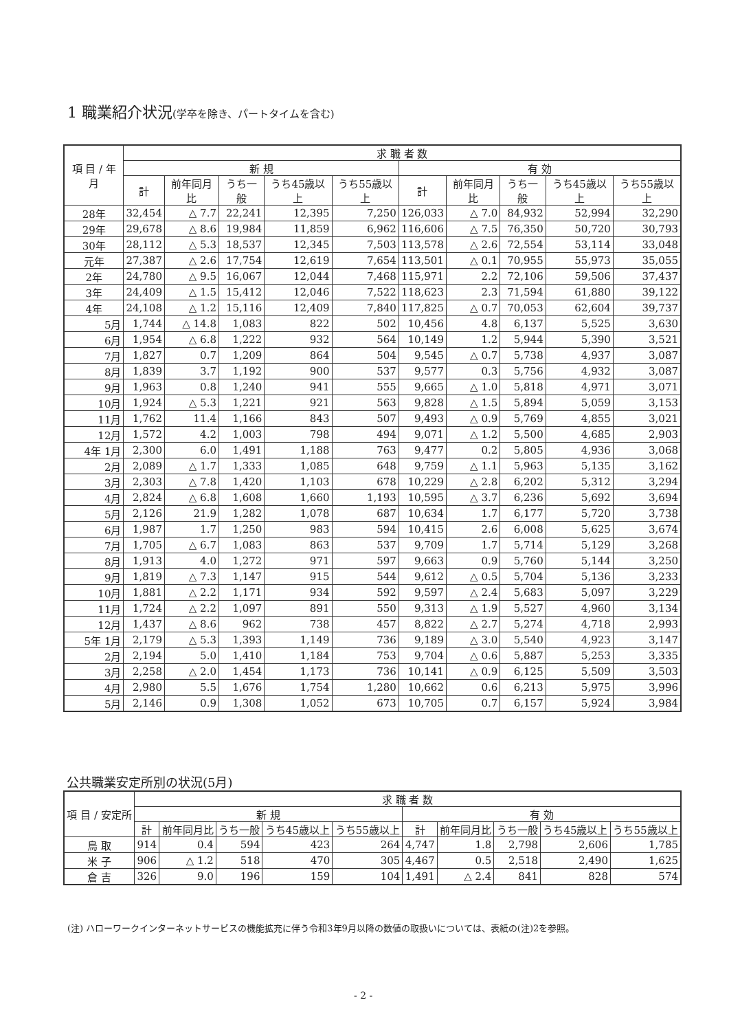1 職業紹介状況(学卒を除き、パートタイムを含む)
| 項 目 / 年 月 | 求 職 者 数 | | | | | | | | | |
| --- | --- | --- | --- | --- | --- | --- | --- | --- | --- | --- |
| | 新 規 | | | | | 有 効 | | | | |
| | 計 | 前年同月比 | うち一般 | うち45歳以上 | うち55歳以上 | 計 | 前年同月比 | うち一般 | うち45歳以上 | うち55歳以上 |
| 28年 | 32,454 | △ 7.7 | 22,241 | 12,395 | 7,250 | 126,033 | △ 7.0 | 84,932 | 52,994 | 32,290 |
| 29年 | 29,678 | △ 8.6 | 19,984 | 11,859 | 6,962 | 116,606 | △ 7.5 | 76,350 | 50,720 | 30,793 |
| 30年 | 28,112 | △ 5.3 | 18,537 | 12,345 | 7,503 | 113,578 | △ 2.6 | 72,554 | 53,114 | 33,048 |
| 元年 | 27,387 | △ 2.6 | 17,754 | 12,619 | 7,654 | 113,501 | △ 0.1 | 70,955 | 55,973 | 35,055 |
| 2年 | 24,780 | △ 9.5 | 16,067 | 12,044 | 7,468 | 115,971 | 2.2 | 72,106 | 59,506 | 37,437 |
| 3年 | 24,409 | △ 1.5 | 15,412 | 12,046 | 7,522 | 118,623 | 2.3 | 71,594 | 61,880 | 39,122 |
| 4年 | 24,108 | △ 1.2 | 15,116 | 12,409 | 7,840 | 117,825 | △ 0.7 | 70,053 | 62,604 | 39,737 |
| 5月 | 1,744 | △ 14.8 | 1,083 | 822 | 502 | 10,456 | 4.8 | 6,137 | 5,525 | 3,630 |
| 6月 | 1,954 | △ 6.8 | 1,222 | 932 | 564 | 10,149 | 1.2 | 5,944 | 5,390 | 3,521 |
| 7月 | 1,827 | 0.7 | 1,209 | 864 | 504 | 9,545 | △ 0.7 | 5,738 | 4,937 | 3,087 |
| 8月 | 1,839 | 3.7 | 1,192 | 900 | 537 | 9,577 | 0.3 | 5,756 | 4,932 | 3,087 |
| 9月 | 1,963 | 0.8 | 1,240 | 941 | 555 | 9,665 | △ 1.0 | 5,818 | 4,971 | 3,071 |
| 10月 | 1,924 | △ 5.3 | 1,221 | 921 | 563 | 9,828 | △ 1.5 | 5,894 | 5,059 | 3,153 |
| 11月 | 1,762 | 11.4 | 1,166 | 843 | 507 | 9,493 | △ 0.9 | 5,769 | 4,855 | 3,021 |
| 12月 | 1,572 | 4.2 | 1,003 | 798 | 494 | 9,071 | △ 1.2 | 5,500 | 4,685 | 2,903 |
| 4年 1月 | 2,300 | 6.0 | 1,491 | 1,188 | 763 | 9,477 | 0.2 | 5,805 | 4,936 | 3,068 |
| 2月 | 2,089 | △ 1.7 | 1,333 | 1,085 | 648 | 9,759 | △ 1.1 | 5,963 | 5,135 | 3,162 |
| 3月 | 2,303 | △ 7.8 | 1,420 | 1,103 | 678 | 10,229 | △ 2.8 | 6,202 | 5,312 | 3,294 |
| 4月 | 2,824 | △ 6.8 | 1,608 | 1,660 | 1,193 | 10,595 | △ 3.7 | 6,236 | 5,692 | 3,694 |
| 5月 | 2,126 | 21.9 | 1,282 | 1,078 | 687 | 10,634 | 1.7 | 6,177 | 5,720 | 3,738 |
| 6月 | 1,987 | 1.7 | 1,250 | 983 | 594 | 10,415 | 2.6 | 6,008 | 5,625 | 3,674 |
| 7月 | 1,705 | △ 6.7 | 1,083 | 863 | 537 | 9,709 | 1.7 | 5,714 | 5,129 | 3,268 |
| 8月 | 1,913 | 4.0 | 1,272 | 971 | 597 | 9,663 | 0.9 | 5,760 | 5,144 | 3,250 |
| 9月 | 1,819 | △ 7.3 | 1,147 | 915 | 544 | 9,612 | △ 0.5 | 5,704 | 5,136 | 3,233 |
| 10月 | 1,881 | △ 2.2 | 1,171 | 934 | 592 | 9,597 | △ 2.4 | 5,683 | 5,097 | 3,229 |
| 11月 | 1,724 | △ 2.2 | 1,097 | 891 | 550 | 9,313 | △ 1.9 | 5,527 | 4,960 | 3,134 |
| 12月 | 1,437 | △ 8.6 | 962 | 738 | 457 | 8,822 | △ 2.7 | 5,274 | 4,718 | 2,993 |
| 5年 1月 | 2,179 | △ 5.3 | 1,393 | 1,149 | 736 | 9,189 | △ 3.0 | 5,540 | 4,923 | 3,147 |
| 2月 | 2,194 | 5.0 | 1,410 | 1,184 | 753 | 9,704 | △ 0.6 | 5,887 | 5,253 | 3,335 |
| 3月 | 2,258 | △ 2.0 | 1,454 | 1,173 | 736 | 10,141 | △ 0.9 | 6,125 | 5,509 | 3,503 |
| 4月 | 2,980 | 5.5 | 1,676 | 1,754 | 1,280 | 10,662 | 0.6 | 6,213 | 5,975 | 3,996 |
| 5月 | 2,146 | 0.9 | 1,308 | 1,052 | 673 | 10,705 | 0.7 | 6,157 | 5,924 | 3,984 |
公共職業安定所別の状況(5月)
| 項 目 / 安定所 | 求 職 者 数 | | | | | | | | | |
| --- | --- | --- | --- | --- | --- | --- | --- | --- | --- | --- |
| | 新 規 | | | | | 有 効 | | | | |
| | 計 | 前年同月比 | うち一般 | うち45歳以上 | うち55歳以上 | 計 | 前年同月比 | うち一般 | うち45歳以上 | うち55歳以上 |
| 鳥 取 | 914 | 0.4 | 594 | 423 | 264 | 4,747 | 1.8 | 2,798 | 2,606 | 1,785 |
| 米 子 | 906 | △ 1.2 | 518 | 470 | 305 | 4,467 | 0.5 | 2,518 | 2,490 | 1,625 |
| 倉 吉 | 326 | 9.0 | 196 | 159 | 104 | 1,491 | △ 2.4 | 841 | 828 | 574 |
(注) ハローワークインターネットサービスの機能拡充に伴う令和3年9月以降の数値の取扱いについては、表紙の(注)2を参照。
- 2 -